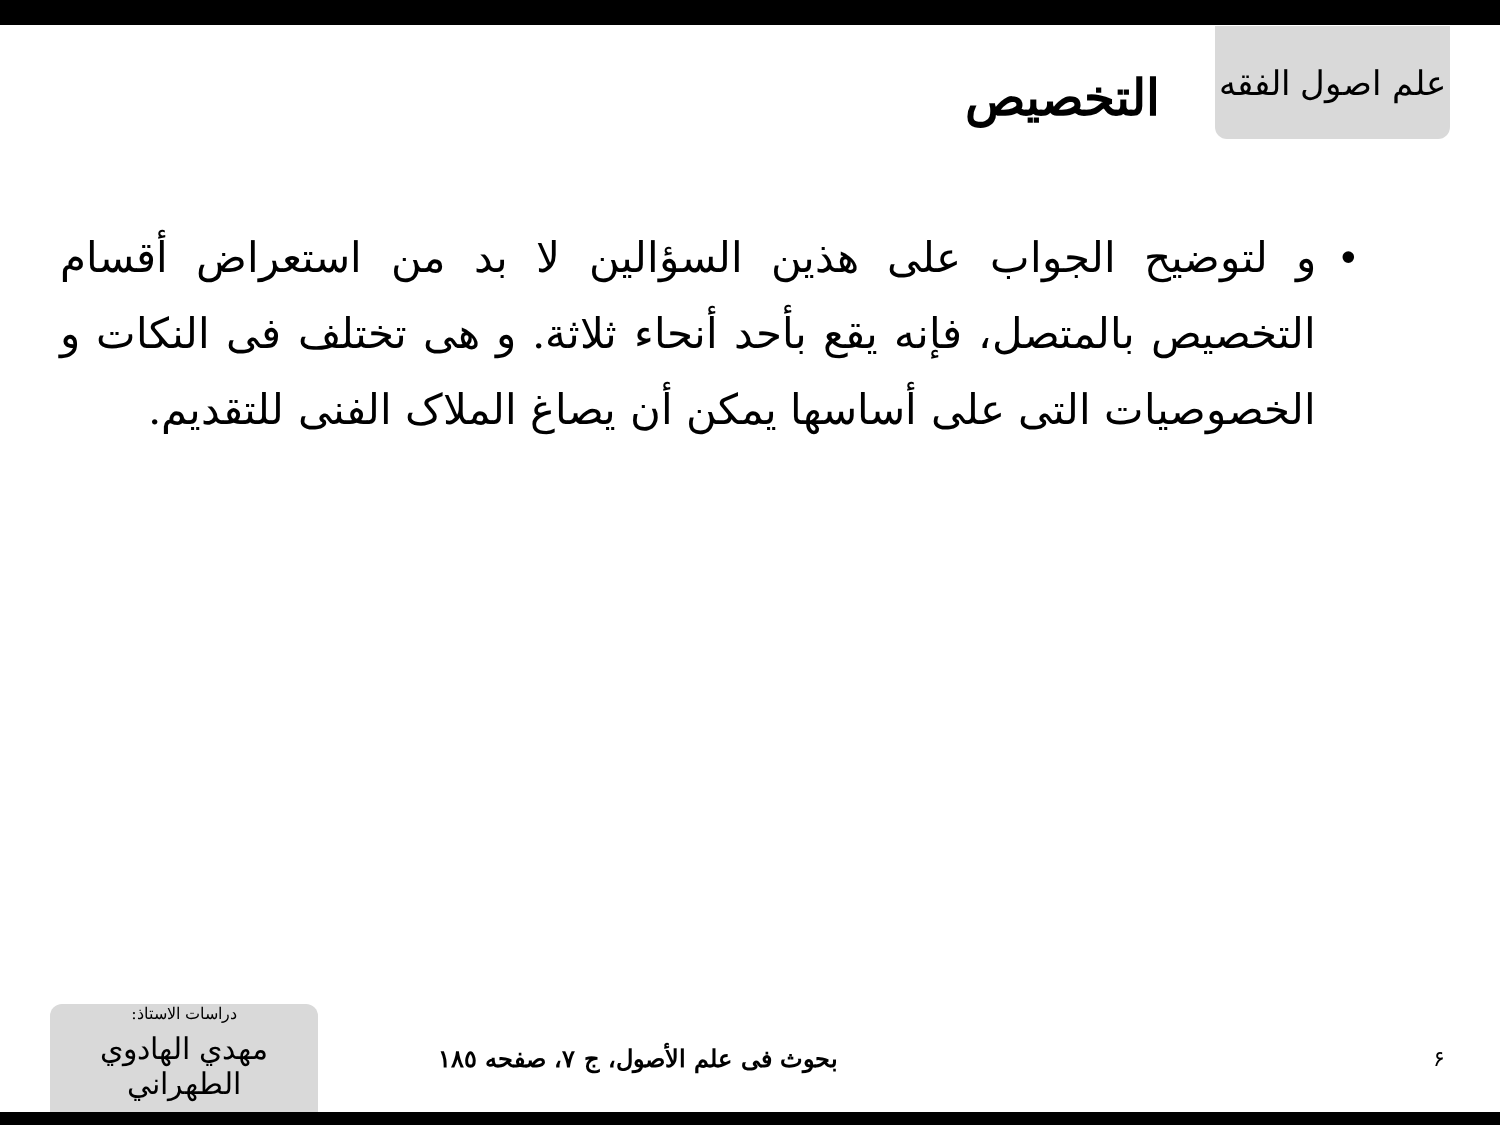علم اصول الفقه
التخصيص
• و لتوضيح الجواب على هذين السؤالين لا بد من استعراض أقسام التخصيص بالمتصل، فإنه يقع بأحد أنحاء ثلاثة. و هى تختلف فى النكات و الخصوصيات التى على أساسها يمكن أن يصاغ الملاک الفنى للتقديم.
دراسات الاستاذ:
مهدي الهادوي الطهراني
بحوث فی علم الأصول، ج ٧، صفحه ١٨٥ ۶